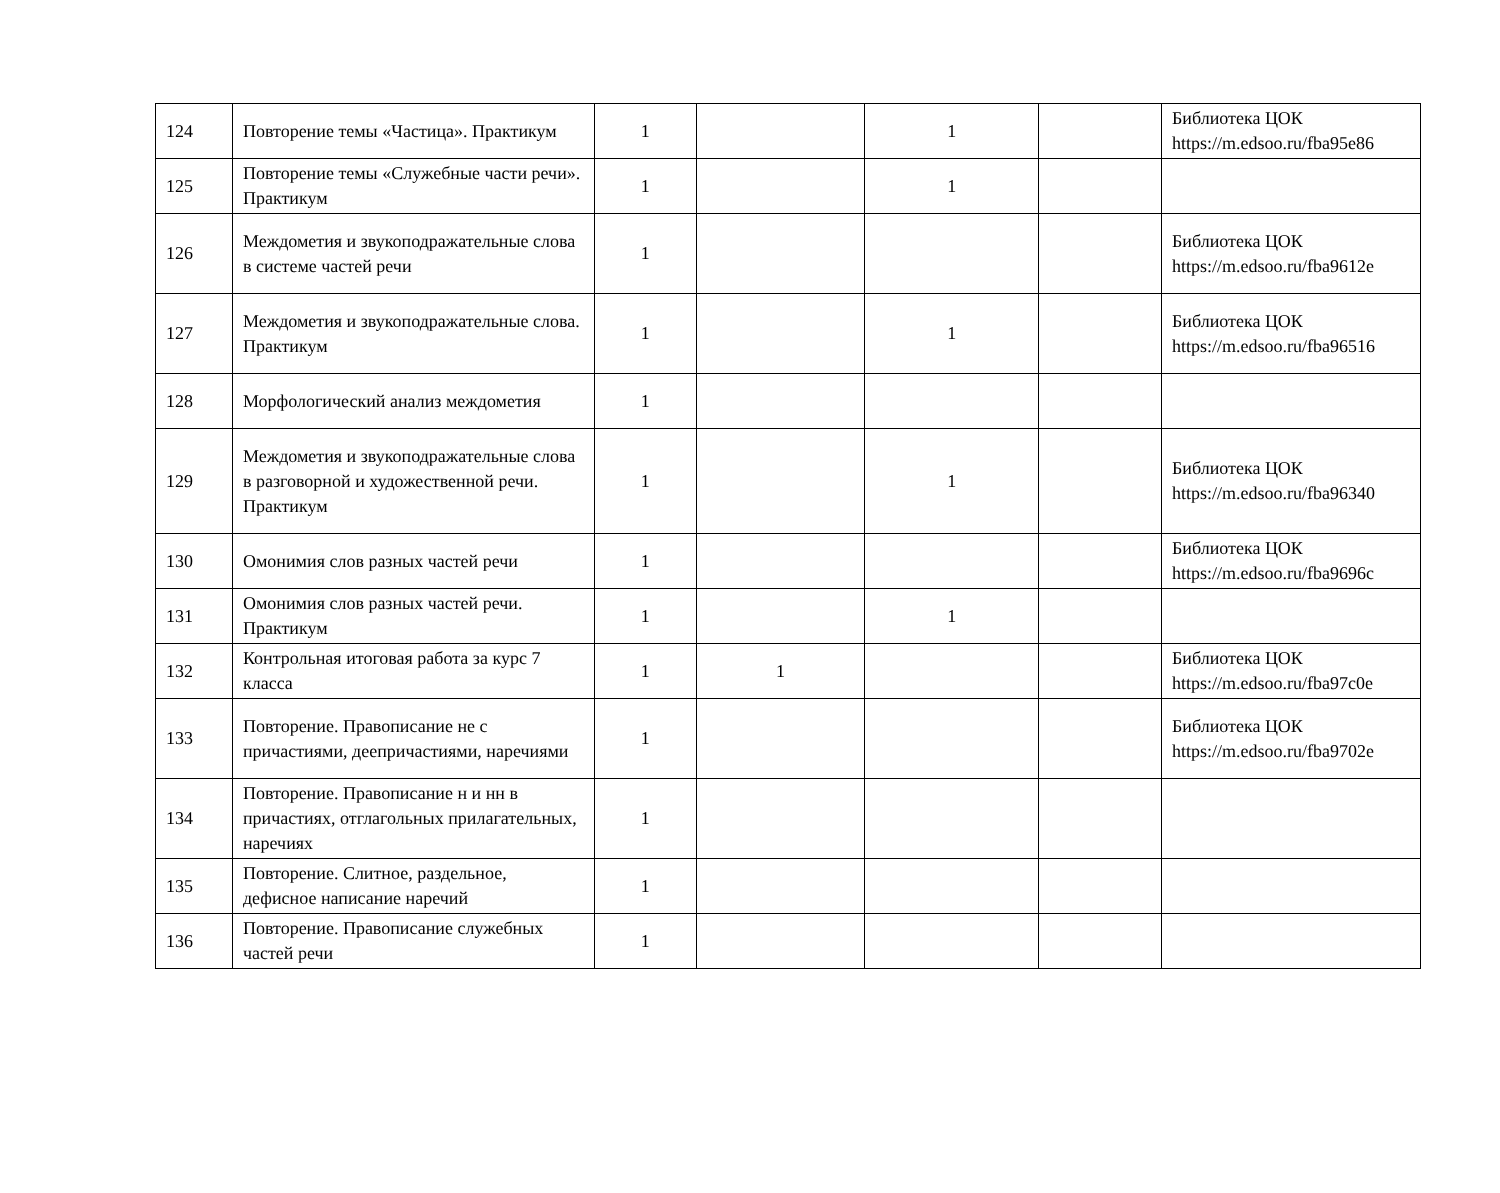| 124 | Повторение темы «Частица». Практикум | 1 | | 1 | | Библиотека ЦОК https://m.edsoo.ru/fba95e86 |
| 125 | Повторение темы «Служебные части речи». Практикум | 1 | | 1 | | |
| 126 | Междометия и звукоподражательные слова в системе частей речи | 1 | | | | Библиотека ЦОК https://m.edsoo.ru/fba9612e |
| 127 | Междометия и звукоподражательные слова. Практикум | 1 | | 1 | | Библиотека ЦОК https://m.edsoo.ru/fba96516 |
| 128 | Морфологический анализ междометия | 1 | | | | |
| 129 | Междометия и звукоподражательные слова в разговорной и художественной речи. Практикум | 1 | | 1 | | Библиотека ЦОК https://m.edsoo.ru/fba96340 |
| 130 | Омонимия слов разных частей речи | 1 | | | | Библиотека ЦОК https://m.edsoo.ru/fba9696c |
| 131 | Омонимия слов разных частей речи. Практикум | 1 | | 1 | | |
| 132 | Контрольная итоговая работа за курс 7 класса | 1 | 1 | | | Библиотека ЦОК https://m.edsoo.ru/fba97c0e |
| 133 | Повторение. Правописание не с причастиями, деепричастиями, наречиями | 1 | | | | Библиотека ЦОК https://m.edsoo.ru/fba9702e |
| 134 | Повторение. Правописание н и нн в причастиях, отглагольных прилагательных, наречиях | 1 | | | | |
| 135 | Повторение. Слитное, раздельное, дефисное написание наречий | 1 | | | | |
| 136 | Повторение. Правописание служебных частей речи | 1 | | | | |